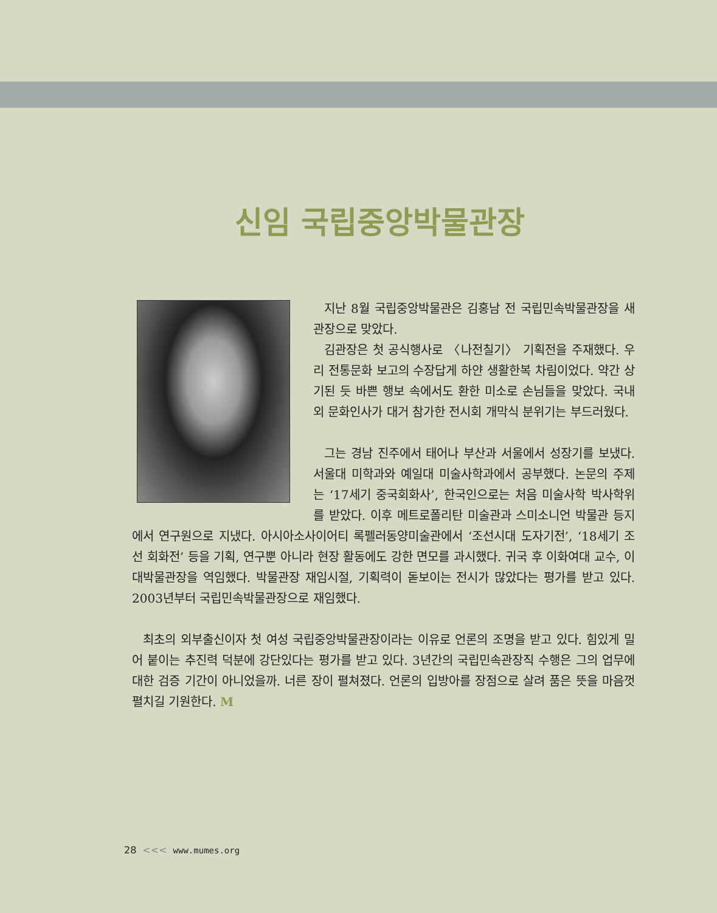신임 국립중앙박물관장
지난 8월 국립중앙박물관은 김홍남 전 국립민속박물관장을 새 관장으로 맞았다.
김관장은 첫 공식행사로 〈나전칠기〉 기획전을 주재했다. 우리 전통문화 보고의 수장답게 하얀 생활한복 차림이었다. 약간 상기된 듯 바쁜 행보 속에서도 환한 미소로 손님들을 맞았다. 국내외 문화인사가 대거 참가한 전시회 개막식 분위기는 부드러웠다.
그는 경남 진주에서 태어나 부산과 서울에서 성장기를 보냈다. 서울대 미학과와 예일대 미술사학과에서 공부했다. 논문의 주제는 ‘17세기 중국회화사’, 한국인으로는 처음 미술사학 박사학위를 받았다. 이후 메트로폴리탄 미술관과 스미소니언 박물관 등지에서 연구원으로 지냈다. 아시아소사이어티 록펠러동양미술관에서 ‘조선시대 도자기전’, ‘18세기 조선 회화전’ 등을 기획, 연구뿐 아니라 현장 활동에도 강한 면모를 과시했다. 귀국 후 이화여대 교수, 이대박물관장을 역임했다. 박물관장 재임시절, 기획력이 돋보이는 전시가 많았다는 평가를 받고 있다. 2003년부터 국립민속박물관장으로 재임했다.
최초의 외부출신이자 첫 여성 국립중앙박물관장이라는 이유로 언론의 조명을 받고 있다. 힘있게 밀어 붙이는 추진력 덕분에 강단있다는 평가를 받고 있다. 3년간의 국립민속관장직 수행은 그의 업무에 대한 검증 기간이 아니었을까. 너른 장이 펼쳐졌다. 언론의 입방아를 장점으로 살려 품은 뜻을 마음껏 펼치길 기원한다. M
28 <<< www.mumes.org